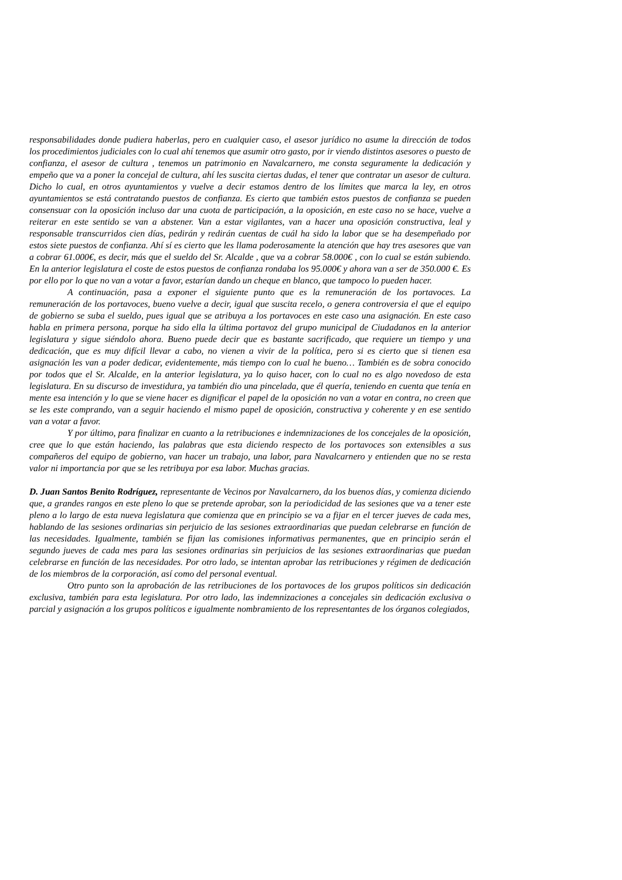responsabilidades donde pudiera haberlas, pero en cualquier caso, el asesor jurídico no asume la dirección de todos los procedimientos judiciales con lo cual ahí tenemos que asumir otro gasto, por ir viendo distintos asesores o puesto de confianza, el asesor de cultura , tenemos un patrimonio en Navalcarnero, me consta seguramente la dedicación y empeño que va a poner la concejal de cultura, ahí les suscita ciertas dudas, el tener que contratar un asesor de cultura. Dicho lo cual, en otros ayuntamientos y vuelve a decir estamos dentro de los límites que marca la ley, en otros ayuntamientos se está contratando puestos de confianza. Es cierto que también estos puestos de confianza se pueden consensuar con la oposición incluso dar una cuota de participación, a la oposición, en este caso no se hace, vuelve a reiterar en este sentido se van a abstener. Van a estar vigilantes, van a hacer una oposición constructiva, leal y responsable transcurridos cien días, pedirán y redirán cuentas de cuál ha sido la labor que se ha desempeñado por estos siete puestos de confianza. Ahí sí es cierto que les llama poderosamente la atención que hay tres asesores que van a cobrar 61.000€, es decir, más que el sueldo del Sr. Alcalde , que va a cobrar 58.000€ , con lo cual se están subiendo. En la anterior legislatura el coste de estos puestos de confianza rondaba los 95.000€ y ahora van a ser de 350.000 €. Es por ello por lo que no van a votar a favor, estarían dando un cheque en blanco, que tampoco lo pueden hacer.
A continuación, pasa a exponer el siguiente punto que es la remuneración de los portavoces. La remuneración de los portavoces, bueno vuelve a decir, igual que suscita recelo, o genera controversia el que el equipo de gobierno se suba el sueldo, pues igual que se atribuya a los portavoces en este caso una asignación. En este caso habla en primera persona, porque ha sido ella la última portavoz del grupo municipal de Ciudadanos en la anterior legislatura y sigue siéndolo ahora. Bueno puede decir que es bastante sacrificado, que requiere un tiempo y una dedicación, que es muy difícil llevar a cabo, no vienen a vivir de la política, pero si es cierto que si tienen esa asignación les van a poder dedicar, evidentemente, más tiempo con lo cual he bueno… También es de sobra conocido por todos que el Sr. Alcalde, en la anterior legislatura, ya lo quiso hacer, con lo cual no es algo novedoso de esta legislatura. En su discurso de investidura, ya también dio una pincelada, que él quería, teniendo en cuenta que tenía en mente esa intención y lo que se viene hacer es dignificar el papel de la oposición no van a votar en contra, no creen que se les este comprando, van a seguir haciendo el mismo papel de oposición, constructiva y coherente y en ese sentido van a votar a favor.
Y por último, para finalizar en cuanto a la retribuciones e indemnizaciones de los concejales de la oposición, cree que lo que están haciendo, las palabras que esta diciendo respecto de los portavoces son extensibles a sus compañeros del equipo de gobierno, van hacer un trabajo, una labor, para Navalcarnero y entienden que no se resta valor ni importancia por que se les retribuya por esa labor. Muchas gracias.
D. Juan Santos Benito Rodríguez, representante de Vecinos por Navalcarnero, da los buenos días, y comienza diciendo que, a grandes rangos en este pleno lo que se pretende aprobar, son la periodicidad de las sesiones que va a tener este pleno a lo largo de esta nueva legislatura que comienza que en principio se va a fijar en el tercer jueves de cada mes, hablando de las sesiones ordinarias sin perjuicio de las sesiones extraordinarias que puedan celebrarse en función de las necesidades. Igualmente, también se fijan las comisiones informativas permanentes, que en principio serán el segundo jueves de cada mes para las sesiones ordinarias sin perjuicios de las sesiones extraordinarias que puedan celebrarse en función de las necesidades. Por otro lado, se intentan aprobar las retribuciones y régimen de dedicación de los miembros de la corporación, así como del personal eventual.
Otro punto son la aprobación de las retribuciones de los portavoces de los grupos políticos sin dedicación exclusiva, también para esta legislatura. Por otro lado, las indemnizaciones a concejales sin dedicación exclusiva o parcial y asignación a los grupos políticos e igualmente nombramiento de los representantes de los órganos colegiados,